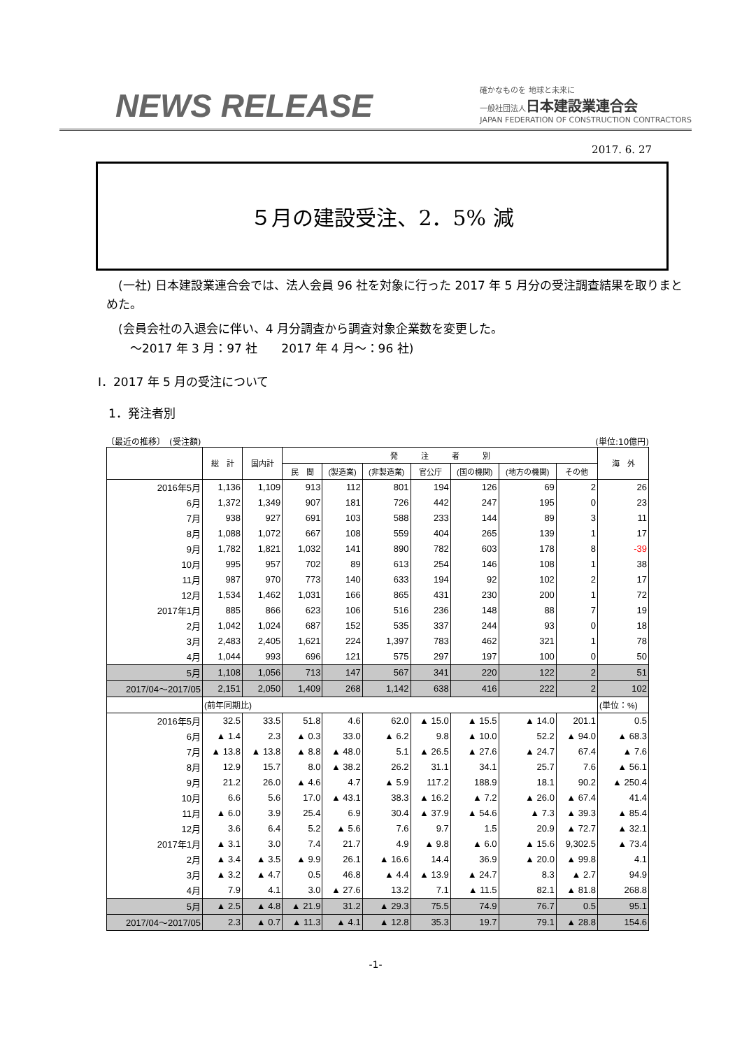NEWS RELEASE
確かなものを 地球と未来に
一般社団法人日本建設業連合会
JAPAN FEDERATION OF CONSTRUCTION CONTRACTORS
2017. 6. 27
５月の建設受注、2．5% 減
　(一社) 日本建設業連合会では、法人会員 96 社を対象に行った 2017 年 5 月分の受注調査結果を取りまとめた。
　(会員会社の入退会に伴い、4 月分調査から調査対象企業数を変更した。
　　～2017 年 3 月：97 社　　2017 年 4 月～：96 社)
Ⅰ．2017 年 5 月の受注について
1．発注者別
〔最近の推移〕　(受注額) (単位:10億円)
| | 総 計 | 国内計 | 発 注 者 別 | | | | | | | 海 外 |
| --- | --- | --- | --- | --- | --- | --- | --- | --- | --- | --- |
| | | | 民 間 | (製造業) | (非製造業) | 官公庁 | (国の機関) | (地方の機関) | その他 | |
| 2016年5月 | 1,136 | 1,109 | 913 | 112 | 801 | 194 | 126 | 69 | 2 | 26 |
| 6月 | 1,372 | 1,349 | 907 | 181 | 726 | 442 | 247 | 195 | 0 | 23 |
| 7月 | 938 | 927 | 691 | 103 | 588 | 233 | 144 | 89 | 3 | 11 |
| 8月 | 1,088 | 1,072 | 667 | 108 | 559 | 404 | 265 | 139 | 1 | 17 |
| 9月 | 1,782 | 1,821 | 1,032 | 141 | 890 | 782 | 603 | 178 | 8 | -39 |
| 10月 | 995 | 957 | 702 | 89 | 613 | 254 | 146 | 108 | 1 | 38 |
| 11月 | 987 | 970 | 773 | 140 | 633 | 194 | 92 | 102 | 2 | 17 |
| 12月 | 1,534 | 1,462 | 1,031 | 166 | 865 | 431 | 230 | 200 | 1 | 72 |
| 2017年1月 | 885 | 866 | 623 | 106 | 516 | 236 | 148 | 88 | 7 | 19 |
| 2月 | 1,042 | 1,024 | 687 | 152 | 535 | 337 | 244 | 93 | 0 | 18 |
| 3月 | 2,483 | 2,405 | 1,621 | 224 | 1,397 | 783 | 462 | 321 | 1 | 78 |
| 4月 | 1,044 | 993 | 696 | 121 | 575 | 297 | 197 | 100 | 0 | 50 |
| 5月 | 1,108 | 1,056 | 713 | 147 | 567 | 341 | 220 | 122 | 2 | 51 |
| 2017/04～2017/05 | 2,151 | 2,050 | 1,409 | 268 | 1,142 | 638 | 416 | 222 | 2 | 102 |
| | (前年同期比) | | | | | | | | | (単位：%) |
| 2016年5月 | 32.5 | 33.5 | 51.8 | 4.6 | 62.0 | ▲ 15.0 | ▲ 15.5 | ▲ 14.0 | 201.1 | 0.5 |
| 6月 | ▲ 1.4 | 2.3 | ▲ 0.3 | 33.0 | ▲ 6.2 | 9.8 | ▲ 10.0 | 52.2 | ▲ 94.0 | ▲ 68.3 |
| 7月 | ▲ 13.8 | ▲ 13.8 | ▲ 8.8 | ▲ 48.0 | 5.1 | ▲ 26.5 | ▲ 27.6 | ▲ 24.7 | 67.4 | ▲ 7.6 |
| 8月 | 12.9 | 15.7 | 8.0 | ▲ 38.2 | 26.2 | 31.1 | 34.1 | 25.7 | 7.6 | ▲ 56.1 |
| 9月 | 21.2 | 26.0 | ▲ 4.6 | 4.7 | ▲ 5.9 | 117.2 | 188.9 | 18.1 | 90.2 | ▲ 250.4 |
| 10月 | 6.6 | 5.6 | 17.0 | ▲ 43.1 | 38.3 | ▲ 16.2 | ▲ 7.2 | ▲ 26.0 | ▲ 67.4 | 41.4 |
| 11月 | ▲ 6.0 | 3.9 | 25.4 | 6.9 | 30.4 | ▲ 37.9 | ▲ 54.6 | ▲ 7.3 | ▲ 39.3 | ▲ 85.4 |
| 12月 | 3.6 | 6.4 | 5.2 | ▲ 5.6 | 7.6 | 9.7 | 1.5 | 20.9 | ▲ 72.7 | ▲ 32.1 |
| 2017年1月 | ▲ 3.1 | 3.0 | 7.4 | 21.7 | 4.9 | ▲ 9.8 | ▲ 6.0 | ▲ 15.6 | 9,302.5 | ▲ 73.4 |
| 2月 | ▲ 3.4 | ▲ 3.5 | ▲ 9.9 | 26.1 | ▲ 16.6 | 14.4 | 36.9 | ▲ 20.0 | ▲ 99.8 | 4.1 |
| 3月 | ▲ 3.2 | ▲ 4.7 | 0.5 | 46.8 | ▲ 4.4 | ▲ 13.9 | ▲ 24.7 | 8.3 | ▲ 2.7 | 94.9 |
| 4月 | 7.9 | 4.1 | 3.0 | ▲ 27.6 | 13.2 | 7.1 | ▲ 11.5 | 82.1 | ▲ 81.8 | 268.8 |
| 5月 | ▲ 2.5 | ▲ 4.8 | ▲ 21.9 | 31.2 | ▲ 29.3 | 75.5 | 74.9 | 76.7 | 0.5 | 95.1 |
| 2017/04～2017/05 | 2.3 | ▲ 0.7 | ▲ 11.3 | ▲ 4.1 | ▲ 12.8 | 35.3 | 19.7 | 79.1 | ▲ 28.8 | 154.6 |
-1-